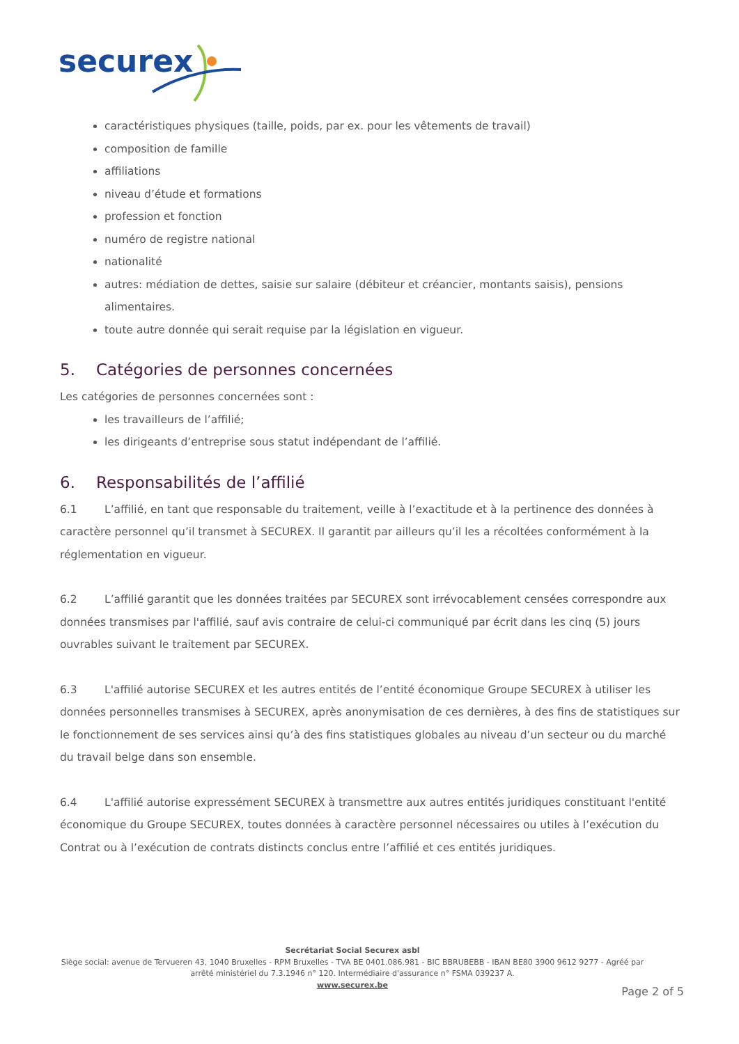securex
caractéristiques physiques (taille, poids, par ex. pour les vêtements de travail)
composition de famille
affiliations
niveau d’étude et formations
profession et fonction
numéro de registre national
nationalité
autres: médiation de dettes, saisie sur salaire (débiteur et créancier, montants saisis), pensions alimentaires.
toute autre donnée qui serait requise par la législation en vigueur.
5. Catégories de personnes concernées
Les catégories de personnes concernées sont :
les travailleurs de l’affilié;
les dirigeants d’entreprise sous statut indépendant de l’affilié.
6. Responsabilités de l’affilié
6.1 L’affilié, en tant que responsable du traitement, veille à l’exactitude et à la pertinence des données à caractère personnel qu’il transmet à SECUREX. Il garantit par ailleurs qu’il les a récoltées conformément à la réglementation en vigueur.
6.2 L’affilié garantit que les données traitées par SECUREX sont irrévocablement censées correspondre aux données transmises par l'affilié, sauf avis contraire de celui-ci communiqué par écrit dans les cinq (5) jours ouvrables suivant le traitement par SECUREX.
6.3 L'affilié autorise SECUREX et les autres entités de l’entité économique Groupe SECUREX à utiliser les données personnelles transmises à SECUREX, après anonymisation de ces dernières, à des fins de statistiques sur le fonctionnement de ses services ainsi qu’à des fins statistiques globales au niveau d’un secteur ou du marché du travail belge dans son ensemble.
6.4 L'affilié autorise expressément SECUREX à transmettre aux autres entités juridiques constituant l'entité économique du Groupe SECUREX, toutes données à caractère personnel nécessaires ou utiles à l’exécution du Contrat ou à l’exécution de contrats distincts conclus entre l’affilié et ces entités juridiques.
Secrétariat Social Securex asbl
Siège social: avenue de Tervueren 43, 1040 Bruxelles - RPM Bruxelles - TVA BE 0401.086.981 - BIC BBRUBEBB - IBAN BE80 3900 9612 9277 - Agréé par arrêté ministériel du 7.3.1946 n° 120. Intermédiaire d'assurance n° FSMA 039237 A.
www.securex.be
Page 2 of 5